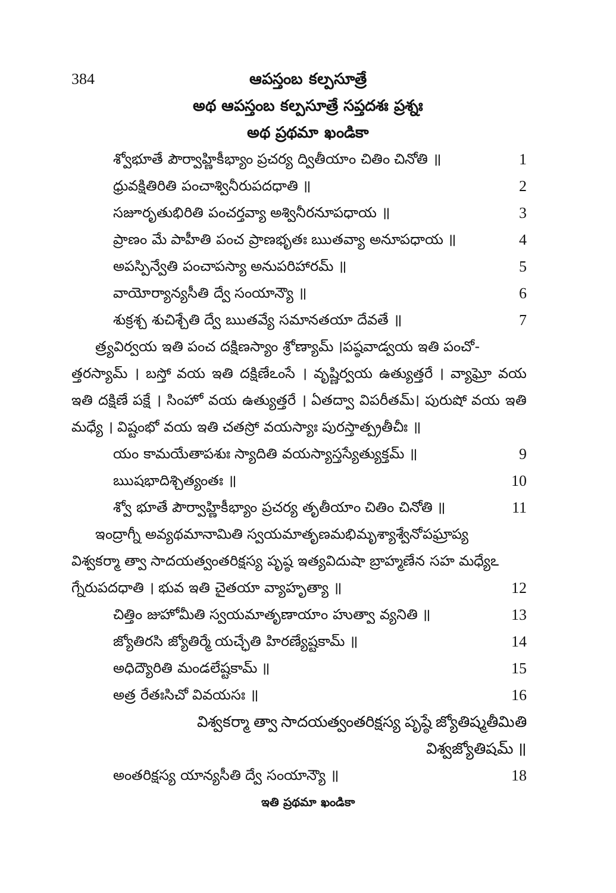384 ఆపస్తంబ కల్పసూత్రే
అథ ఆపస్తంబ కల్పసూత్రే సప్తదశః ప్రశ్నః
అథ ప్రథమా ఖండికా
శ్వోభూతే పౌర్వాహ్ణికీభ్యాం ప్రచర్య ద్వితీయాం చితిం చినోతి ॥ 1
ధ్రువక్షితిరితి పంచాశ్వినీరుపదధాతి ॥ 2
సజూరృతుభిరితి పంచర్తవ్యా అశ్వినీరనూపధాయ ॥ 3
ప్రాణం మే పాహీతి పంచ ప్రాణభృతః ఋతవ్యా అనూపధాయ ॥ 4
అపస్పిన్వేతి పంచాపస్యా అనుపరిహారమ్ ॥ 5
వాయోర్యాన్యసీతి ద్వే సంయాన్యౌ ॥ 6
శుక్రశ్చ శుచిశ్చేతి ద్వే ఋతవ్యే సమానతయా దేవతే ॥ 7
త్ర్యవిర్వయ ఇతి పంచ దక్షిణస్యాం శ్రోణ్యామ్ ।పష్ఠవాడ్వయ ఇతి పంచో-
త్తరస్యామ్ । బస్తో వయ ఇతి దక్షిణేఽంసే । వృష్ణిర్వయ ఉత్యుత్తరే । వ్యాఘ్రో వయ ఇతి దక్షిణే పక్షే । సింహో వయ ఉత్యుత్తరే । ఏతద్వా విపరీతమ్। పురుషో వయ ఇతి మధ్యే । విష్టంభో వయ ఇతి చతస్రో వయస్యాః పురస్తాత్ప్రతీచీః ॥
యం కామయేతాపశుః స్యాదితి వయస్యాస్తస్యేత్యుక్తమ్ ॥ 9
ఋషభాదిశ్చిత్యంతః ॥ 10
శ్వో భూతే పౌర్వాహ్ణికీభ్యాం ప్రచర్య తృతీయాం చితిం చినోతి ॥ 11
ఇంద్రాగ్నీ అవ్యథమానామితి స్వయమాతృణమభిమృశ్యాశ్వేనోపఘ్రాప్య
విశ్వకర్మా త్వా సాదయత్వంతరిక్షస్య పృష్ఠ ఇత్యవిదుషా బ్రాహ్మణేన సహ మధ్యేఽ
గ్నేరుపదధాతి । భువ ఇతి చైతయా వ్యాహృత్యా ॥ 12
చిత్తిం జుహోమీతి స్వయమాతృణాయాం హుత్వా వ్యనితి ॥ 13
జ్యోతిరసి జ్యోతిర్మే యచ్ఛేతి హిరణ్యేష్టకామ్ ॥ 14
అధిద్యౌరితి మండలేష్టకామ్ ॥ 15
అత్ర రేతఃసిచో వివయసః ॥ 16
విశ్వకర్మా త్వా సాదయత్వంతరిక్షస్య పృష్ఠే జ్యోతిష్మతీమితి విశ్వజ్యోతిషమ్ ॥
అంతరిక్షస్య యాన్యసీతి ద్వే సంయాన్యౌ ॥ 18
ఇతి ప్రథమా ఖండికా